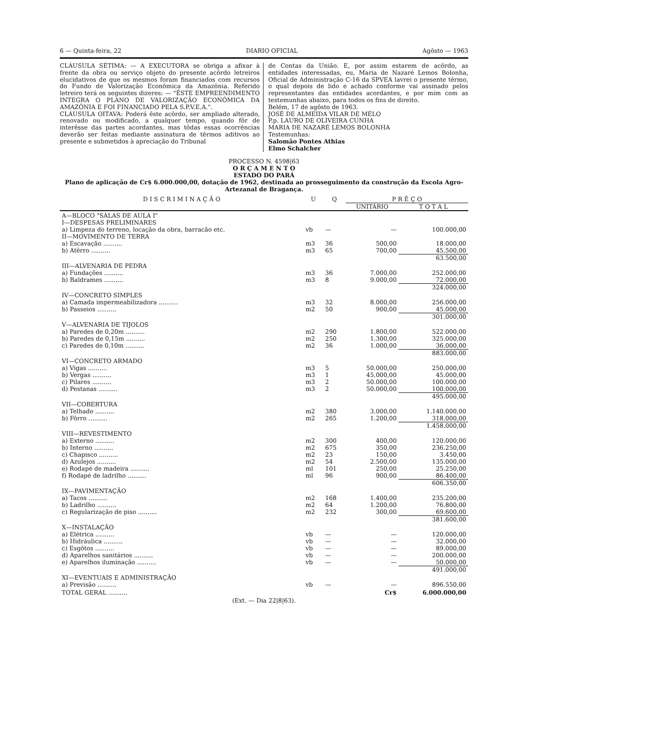6 — Quinta-feira, 22 DIARIO OFICIAL Agôsto — 1963
CLÁUSULA SÉTIMA: — A EXECUTORA se obriga a afixar à frente da obra ou serviço objeto do presente acôrdo letreiros elucidativos de que os mesmos foram financiados com recursos do Fundo de Valorização Econômica da Amazônia. Referido letreiro terá os seguintes dizeres: — "ÊSTE EMPREENDIMENTO INTEGRA O PLANO DE VALORIZAÇÃO ECONÔMICA DA AMAZÔNIA E FOI FINANCIADO PELA S.P.V.E.A.".
CLÁUSULA OITAVA: Poderá êste acôrdo, ser ampliado alterado, renovado ou modificado, a qualquer tempo, quando fôr de interêsse das partes acordantes, mas tôdas essas ocorrências deverão ser feitas mediante assinatura de têrmos aditivos ao presente e submetidos à apreciação do Tribunal
de Contas da União. E, por assim estarem de acôrdo, as entidades interessadas, eu, Maria de Nazaré Lemos Bolonha, Oficial de Administração C-16 da SPVEA lavrei o presente têrmo, o qual depois de lido e achado conforme vai assinado pelos representantes das entidades acordantes, e por mim com as testemunhas abaixo, para todos os fins de direito.
Belém, 17 de agôsto de 1963.
JOSÉ DE ALMEIDA VILAR DE MÉLO
P.p. LAURO DE OLIVEIRA CUNHA
MARIA DE NAZARÉ LEMOS BOLONHA
Testemunhas:
Salomão Pontes Athias
Elmo Schalcher
PROCESSO N. 4598|63
O R Ç A M E N T O
ESTADO DO PARÁ
Plano de aplicação de Cr$ 6.000.000,00, dotação de 1962, destinada ao prosseguimento da construção da Escola Agro-Artezanal de Bragança.
| D I S C R I M I N A Ç Ã O | U | Q | P R Ê Ç O | |
| --- | --- | --- | --- | --- |
| | | | UNITÁRIO | T O T A L |
| A—BLOCO "SALAS DE AULA I" | | | | |
| I—DESPESAS PRELIMINARES | | | | |
| a) Limpeza do terreno, locação da obra, barracão etc. | vb | — | — | 100.000,00 |
| II—MOVIMENTO DE TERRA | | | | |
| a) Escavação .......... | m3 | 36 | 500,00 | 18.000,00 |
| b) Atêrro .......... | m3 | 65 | 700,00 | 45.500,00 |
| | | | | 63.500,00 |
| III—ALVENARIA DE PEDRA | | | | |
| a) Fundações .......... | m3 | 36 | 7.000,00 | 252.000,00 |
| b) Baldrames .......... | m3 | 8 | 9.000,00 | 72.000,00 |
| | | | | 324.000,00 |
| IV—CONCRETO SIMPLES | | | | |
| a) Camada impermeabilizadora .......... | m3 | 32 | 8.000,00 | 256.000,00 |
| b) Passeios .......... | m2 | 50 | 900,00 | 45.000,00 |
| | | | | 301.000,00 |
| V—ALVENARIA DE TIJOLOS | | | | |
| a) Paredes de 0,20m .......... | m2 | 290 | 1.800,00 | 522.000,00 |
| b) Paredes de 0,15m .......... | m2 | 250 | 1.300,00 | 325.000,00 |
| c) Paredes de 0,10m .......... | m2 | 36 | 1.000,00 | 36.000,00 |
| | | | | 883.000,00 |
| VI—CONCRETO ARMADO | | | | |
| a) Vigas .......... | m3 | 5 | 50.000,00 | 250.000,00 |
| b) Vergas .......... | m3 | 1 | 45.000,00 | 45.000,00 |
| c) Pilares .......... | m3 | 2 | 50.000,00 | 100.000,00 |
| d) Pestanas .......... | m3 | 2 | 50.000,00 | 100.000,00 |
| | | | | 495.000,00 |
| VII—COBERTURA | | | | |
| a) Telhado .......... | m2 | 380 | 3.000,00 | 1.140.000,00 |
| b) Fôrro .......... | m2 | 265 | 1.200,00 | 318.000,00 |
| | | | | 1.458.000,00 |
| VIII—REVESTIMENTO | | | | |
| a) Externo .......... | m2 | 300 | 400,00 | 120.000,00 |
| b) Interno .......... | m2 | 675 | 350,00 | 236.250,00 |
| c) Chapisco .......... | m2 | 23 | 150,00 | 3.450,00 |
| d) Azulejos .......... | m2 | 54 | 2.500,00 | 135.000,00 |
| e) Rodapé de madeira .......... | ml | 101 | 250,00 | 25.250,00 |
| f) Rodapé de ladrilho .......... | ml | 96 | 900,00 | 86.400,00 |
| | | | | 606.350,00 |
| IX—PAVIMENTAÇÃO | | | | |
| a) Tacos .......... | m2 | 168 | 1.400,00 | 235.200,00 |
| b) Ladrilho .......... | m2 | 64 | 1.200,00 | 76.800,00 |
| c) Regularização de piso .......... | m2 | 232 | 300,00 | 69.600,00 |
| | | | | 381.600,00 |
| X—INSTALAÇÃO | | | | |
| a) Elétrica .......... | vb | — | — | 120.000,00 |
| b) Hidráulica .......... | vb | — | — | 32.000,00 |
| c) Esgôtos .......... | vb | — | — | 89.000,00 |
| d) Aparelhos sanitários .......... | vb | — | — | 200.000,00 |
| e) Aparelhos iluminação .......... | vb | — | — | 50.000,00 |
| | | | | 491.000,00 |
| XI—EVENTUAIS E ADMINISTRAÇÃO | | | | |
| a) Previsão .......... | vb | — | — | 896.550,00 |
| TOTAL GERAL .......... | | | Cr$ | 6.000.000,00 |
(Ext. — Dia 22|8|63).